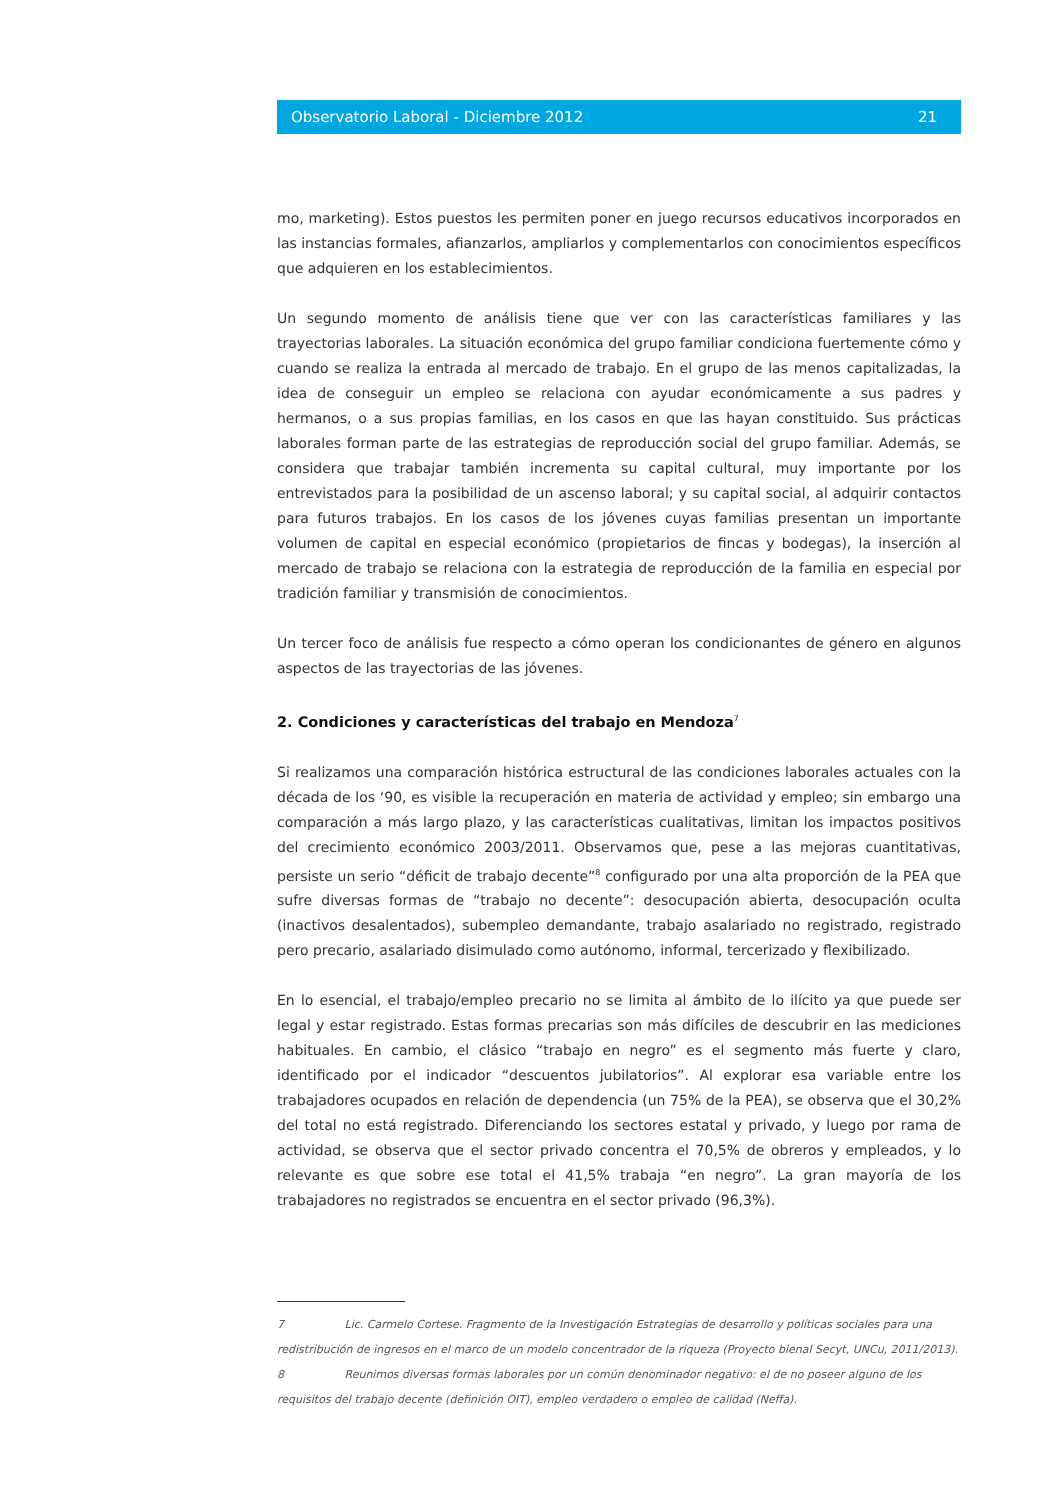Observatorio Laboral - Diciembre 2012 21
mo, marketing). Estos puestos les permiten poner en juego recursos educativos incorporados en las instancias formales, afianzarlos, ampliarlos y complementarlos con conocimientos específicos que adquieren en los establecimientos.
Un segundo momento de análisis tiene que ver con las características familiares y las trayectorias laborales. La situación económica del grupo familiar condiciona fuertemente cómo y cuando se realiza la entrada al mercado de trabajo. En el grupo de las menos capitalizadas, la idea de conseguir un empleo se relaciona con ayudar económicamente a sus padres y hermanos, o a sus propias familias, en los casos en que las hayan constituido. Sus prácticas laborales forman parte de las estrategias de reproducción social del grupo familiar. Además, se considera que trabajar también incrementa su capital cultural, muy importante por los entrevistados para la posibilidad de un ascenso laboral; y su capital social, al adquirir contactos para futuros trabajos. En los casos de los jóvenes cuyas familias presentan un importante volumen de capital en especial económico (propietarios de fincas y bodegas), la inserción al mercado de trabajo se relaciona con la estrategia de reproducción de la familia en especial por tradición familiar y transmisión de conocimientos.
Un tercer foco de análisis fue respecto a cómo operan los condicionantes de género en algunos aspectos de las trayectorias de las jóvenes.
2. Condiciones y características del trabajo en Mendoza<sup>7</sup>
Si realizamos una comparación histórica estructural de las condiciones laborales actuales con la década de los ‘90, es visible la recuperación en materia de actividad y empleo; sin embargo una comparación a más largo plazo, y las características cualitativas, limitan los impactos positivos del crecimiento económico 2003/2011. Observamos que, pese a las mejoras cuantitativas, persiste un serio “déficit de trabajo decente”<sup>8</sup> configurado por una alta proporción de la PEA que sufre diversas formas de “trabajo no decente”: desocupación abierta, desocupación oculta (inactivos desalentados), subempleo demandante, trabajo asalariado no registrado, registrado pero precario, asalariado disimulado como autónomo, informal, tercerizado y flexibilizado.
En lo esencial, el trabajo/empleo precario no se limita al ámbito de lo ilícito ya que puede ser legal y estar registrado. Estas formas precarias son más difíciles de descubrir en las mediciones habituales. En cambio, el clásico “trabajo en negro” es el segmento más fuerte y claro, identificado por el indicador “descuentos jubilatorios”. Al explorar esa variable entre los trabajadores ocupados en relación de dependencia (un 75% de la PEA), se observa que el 30,2% del total no está registrado. Diferenciando los sectores estatal y privado, y luego por rama de actividad, se observa que el sector privado concentra el 70,5% de obreros y empleados, y lo relevante es que sobre ese total el 41,5% trabaja “en negro”. La gran mayoría de los trabajadores no registrados se encuentra en el sector privado (96,3%).
7 Lic. Carmelo Cortese. Fragmento de la Investigación Estrategias de desarrollo y políticas sociales para una redistribución de ingresos en el marco de un modelo concentrador de la riqueza (Proyecto bienal Secyt, UNCu, 2011/2013).
8 Reunimos diversas formas laborales por un común denominador negativo: el de no poseer alguno de los requisitos del trabajo decente (definición OIT), empleo verdadero o empleo de calidad (Neffa).